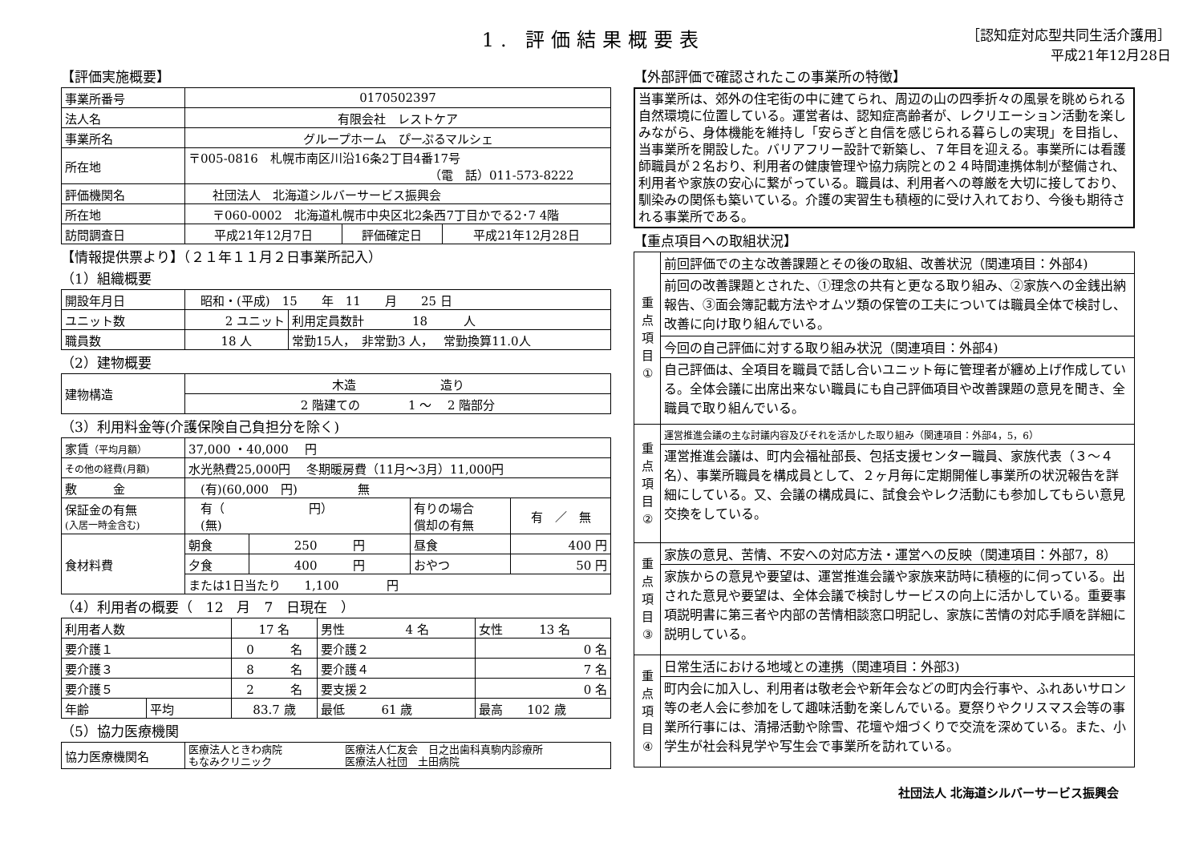1. 評価結果概要表
［認知症対応型共同生活介護用］
平成21年12月28日
【評価実施概要】
| 事業所番号 | 0170502397 | | |
| 法人名 | 有限会社 レストケア | | |
| 事業所名 | グループホーム ぴーぷるマルシェ | | |
| 所在地 | 〒005-0816 札幌市南区川沿16条2丁目4番17号 （電 話）011-573-8222 | | |
| 評価機関名 | 社団法人 北海道シルバーサービス振興会 | | |
| 所在地 | 〒060-0002 北海道札幌市中央区北2条西7丁目かでる2･7 4階 | | |
| 訪問調査日 | 平成21年12月7日 | 評価確定日 | 平成21年12月28日 |
【情報提供票より】（２１年１１月２日事業所記入）
（1）組織概要
| 開設年月日 | 昭和・(平成) 15 年 11 月 25 日 | |
| ユニット数 | 2 ユニット | 利用定員数計 18 人 |
| 職員数 | 18 人 | 常勤15人， 非常勤3 人， 常勤換算11.0人 |
（2）建物概要
| 建物構造 | 木造 造り |
| | 2 階建ての 1 ～ 2 階部分 |
（3）利用料金等(介護保険自己負担分を除く)
| 家賃 （平均月額） | 37,000 ・40,000 円 | | | | |
| その他の経費(月額) | 水光熱費25,000円 冬期暖房費（11月～3月）11,000円 | | | | |
| 敷 金 | (有)(60,000 円) 無 | | | | |
| 保証金の有無 (入居一時金含む) | 有（ 円） (無) | | 有りの場合 償却の有無 | | 有 ／ 無 |
| 食材料費 | 朝食 | 250 円 | 昼食 | 400 円 | |
| | 夕食 | 400 円 | おやつ | 50 円 | |
| | または1日当たり 1,100 円 | | | | |
（4）利用者の概要（　12　月　7　日現在　）
| 利用者人数 | | 17 名 | 男性 4 名 | 女性 13 名 |
| 要介護１ | | 0 名 | 要介護２ | 0 名 |
| 要介護３ | | 8 名 | 要介護４ | 7 名 |
| 要介護５ | | 2 名 | 要支援２ | 0 名 |
| 年齢 | 平均 | 83.7 歳 | 最低 61 歳 | 最高 102 歳 |
（5）協力医療機関
| 協力医療機関名 | 医療法人ときわ病院 医療法人仁友会 日之出歯科真駒内診療所 もなみクリニック 医療法人社団 土田病院 |
【外部評価で確認されたこの事業所の特徴】
当事業所は、郊外の住宅街の中に建てられ、周辺の山の四季折々の風景を眺められる自然環境に位置している。運営者は、認知症高齢者が、レクリエーション活動を楽しみながら、身体機能を維持し「安らぎと自信を感じられる暮らしの実現」を目指し、当事業所を開設した。バリアフリー設計で新築し、７年目を迎える。事業所には看護師職員が２名おり、利用者の健康管理や協力病院との２４時間連携体制が整備され、利用者や家族の安心に繋がっている。職員は、利用者への尊厳を大切に接しており、馴染みの関係も築いている。介護の実習生も積極的に受け入れており、今後も期待される事業所である。
【重点項目への取組状況】
| 重 点 項 目 ① | 前回評価での主な改善課題とその後の取組、改善状況（関連項目：外部4) |
| | 前回の改善課題とされた、①理念の共有と更なる取り組み、②家族への金銭出納報告、③面会簿記載方法やオムツ類の保管の工夫については職員全体で検討し、改善に向け取り組んでいる。 |
| | 今回の自己評価に対する取り組み状況（関連項目：外部4) |
| | 自己評価は、全項目を職員で話し合いユニット毎に管理者が纏め上げ作成している。全体会議に出席出来ない職員にも自己評価項目や改善課題の意見を聞き、全職員で取り組んでいる。 |
| 重 点 項 目 ② | 運営推進会議の主な討議内容及びそれを活かした取り組み（関連項目：外部4，5，6） |
| | 運営推進会議は、町内会福祉部長、包括支援センター職員、家族代表（３～４名）、事業所職員を構成員として、２ヶ月毎に定期開催し事業所の状況報告を詳細にしている。又、会議の構成員に、試食会やレク活動にも参加してもらい意見交換をしている。 |
| 重 点 項 目 ③ | 家族の意見、苦情、不安への対応方法・運営への反映（関連項目：外部7，8） |
| | 家族からの意見や要望は、運営推進会議や家族来訪時に積極的に伺っている。出された意見や要望は、全体会議で検討しサービスの向上に活かしている。重要事項説明書に第三者や内部の苦情相談窓口明記し、家族に苦情の対応手順を詳細に説明している。 |
| 重 点 項 目 ④ | 日常生活における地域との連携（関連項目：外部3) |
| | 町内会に加入し、利用者は敬老会や新年会などの町内会行事や、ふれあいサロン等の老人会に参加をして趣味活動を楽しんでいる。夏祭りやクリスマス会等の事業所行事には、清掃活動や除雪、花壇や畑づくりで交流を深めている。また、小学生が社会科見学や写生会で事業所を訪れている。 |
社団法人 北海道シルバーサービス振興会